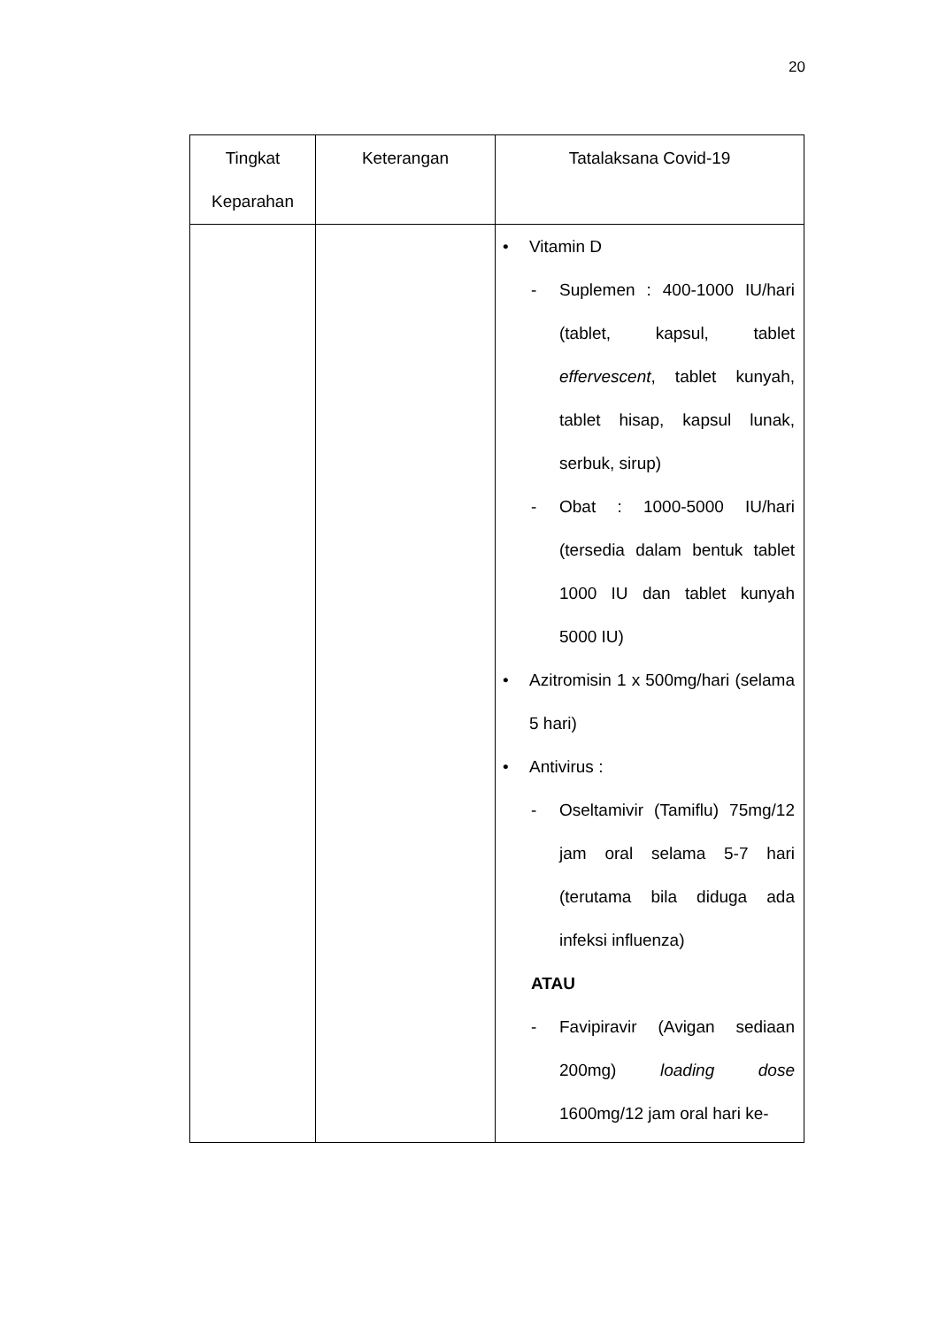20
| Tingkat Keparahan | Keterangan | Tatalaksana Covid-19 |
| --- | --- | --- |
| | | • Vitamin D - Suplemen : 400-1000 IU/hari (tablet, kapsul, tablet effervescent , tablet kunyah, tablet hisap, kapsul lunak, serbuk, sirup) - Obat : 1000-5000 IU/hari (tersedia dalam bentuk tablet 1000 IU dan tablet kunyah 5000 IU) • Azitromisin 1 x 500mg/hari (selama 5 hari) • Antivirus : - Oseltamivir (Tamiflu) 75mg/12 jam oral selama 5-7 hari (terutama bila diduga ada infeksi influenza) ATAU - Favipiravir (Avigan sediaan 200mg) loading dose 1600mg/12 jam oral hari ke- |